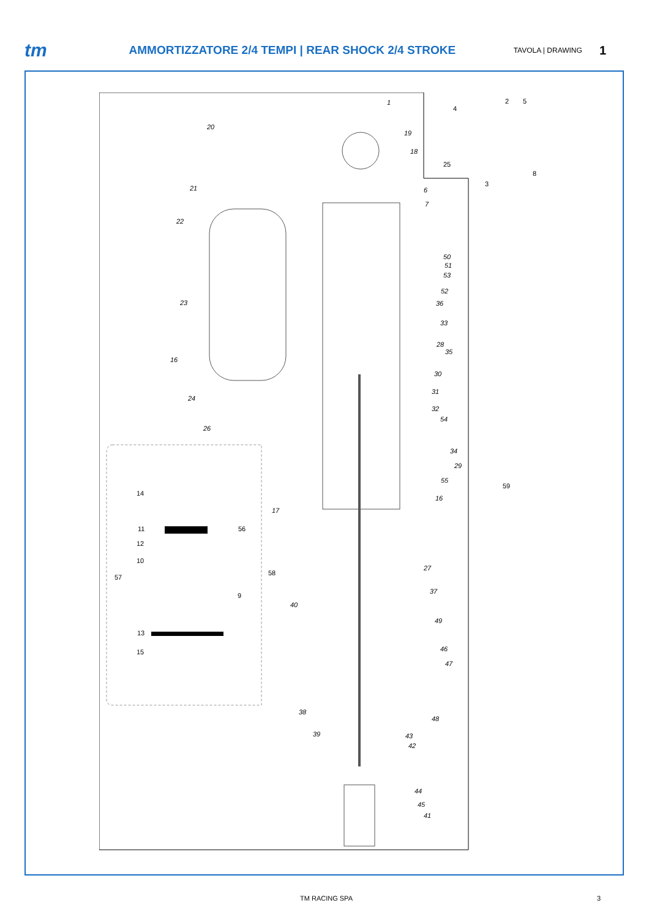tm
AMMORTIZZATORE 2/4 TEMPI | REAR SHOCK 2/4 STROKE
TAVOLA | DRAWING
1
1
19
18
20
21
22
23
16
24
26
6
7
50
51
53
52
36
33
28
35
30
31
32
54
34
29
55
16
17
27
37
49
40
46
47
48
38
39
43
42
44
45
41
4
2
5
25
3
8
59
14
56
11
12
10
57
58
9
13
15
TM RACING SPA 3